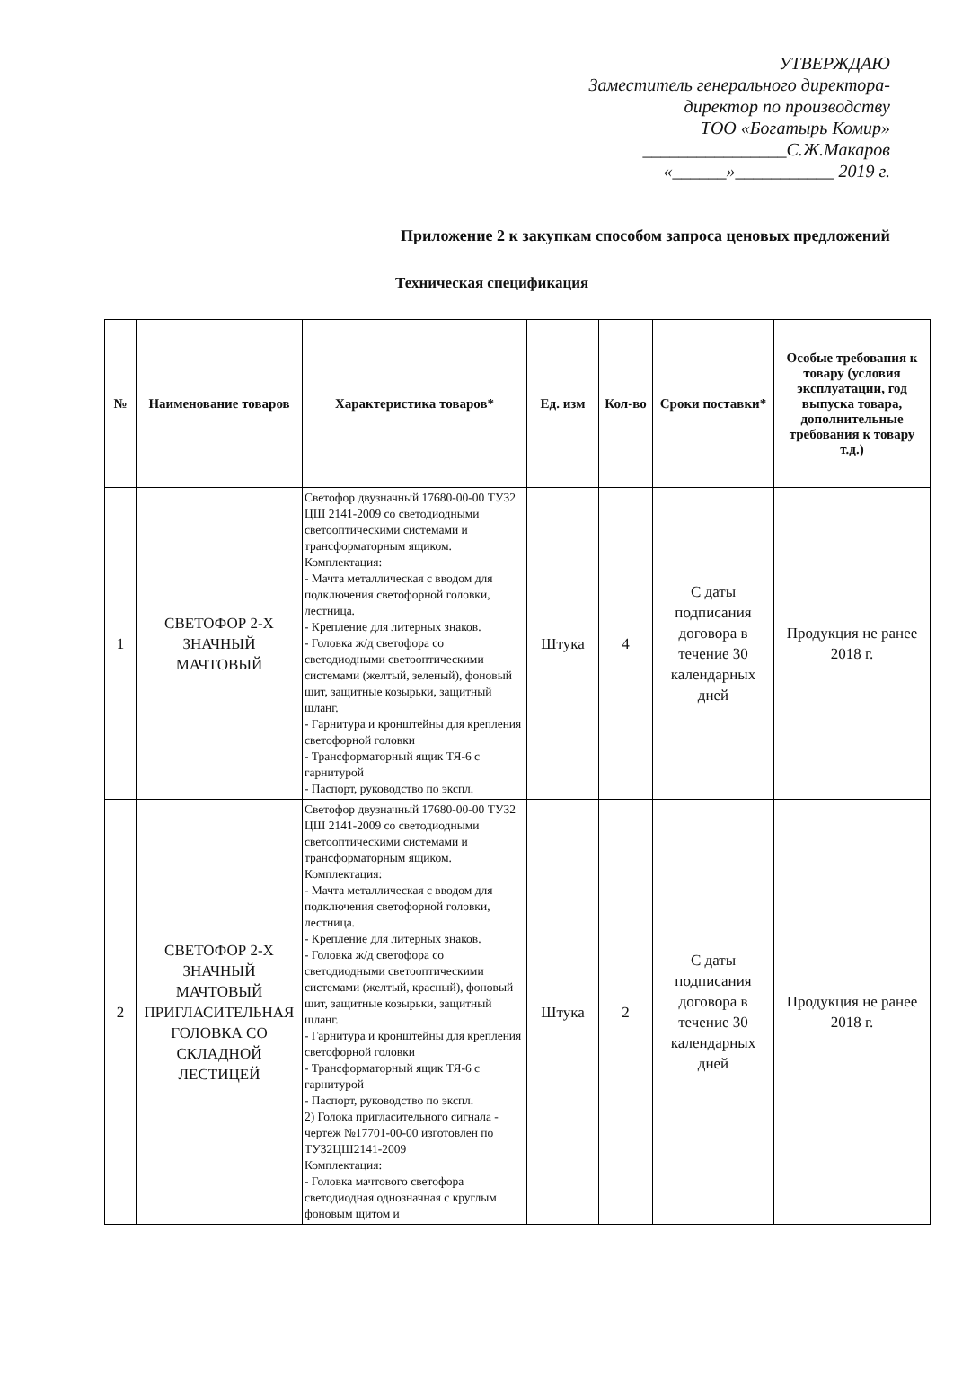УТВЕРЖДАЮ
Заместитель генерального директора-
директор по производству
ТОО «Богатырь Комир»
________________С.Ж.Макаров
«______»___________ 2019 г.
Приложение 2 к закупкам способом запроса ценовых предложений
Техническая спецификация
| № | Наименование товаров | Характеристика товаров* | Ед. изм | Кол-во | Сроки поставки* | Особые требования к товару (условия эксплуатации, год выпуска товара, дополнительные требования к товару т.д.) |
| --- | --- | --- | --- | --- | --- | --- |
| 1 | СВЕТОФОР 2-Х ЗНАЧНЫЙ МАЧТОВЫЙ | Светофор двузначный 17680-00-00 ТУ32 ЦШ 2141-2009 со светодиодными светооптическими системами и трансформаторным ящиком. Комплектация: - Мачта металлическая с вводом для подключения светофорной головки, лестница. - Крепление для литерных знаков. - Головка ж/д светофора со светодиодными светооптическими системами (желтый, зеленый), фоновый щит, защитные козырьки, защитный шланг. - Гарнитура и кронштейны для крепления светофорной головки - Трансформаторный ящик ТЯ-6 с гарнитурой - Паспорт, руководство по экспл. | Штука | 4 | С даты подписания договора в течение 30 календарных дней | Продукция не ранее 2018 г. |
| 2 | СВЕТОФОР 2-Х ЗНАЧНЫЙ МАЧТОВЫЙ ПРИГЛАСИТЕЛЬНАЯ ГОЛОВКА СО СКЛАДНОЙ ЛЕСТИЦЕЙ | Светофор двузначный 17680-00-00 ТУ32 ЦШ 2141-2009 со светодиодными светооптическими системами и трансформаторным ящиком. Комплектация: - Мачта металлическая с вводом для подключения светофорной головки, лестница. - Крепление для литерных знаков. - Головка ж/д светофора со светодиодными светооптическими системами (желтый, красный), фоновый щит, защитные козырьки, защитный шланг. - Гарнитура и кронштейны для крепления светофорной головки - Трансформаторный ящик ТЯ-6 с гарнитурой - Паспорт, руководство по экспл. 2) Голока пригласительного сигнала - чертеж №17701-00-00 изготовлен по ТУ32ЦШ2141-2009 Комплектация: - Головка мачтового светофора светодиодная однозначная с круглым фоновым щитом и | Штука | 2 | С даты подписания договора в течение 30 календарных дней | Продукция не ранее 2018 г. |